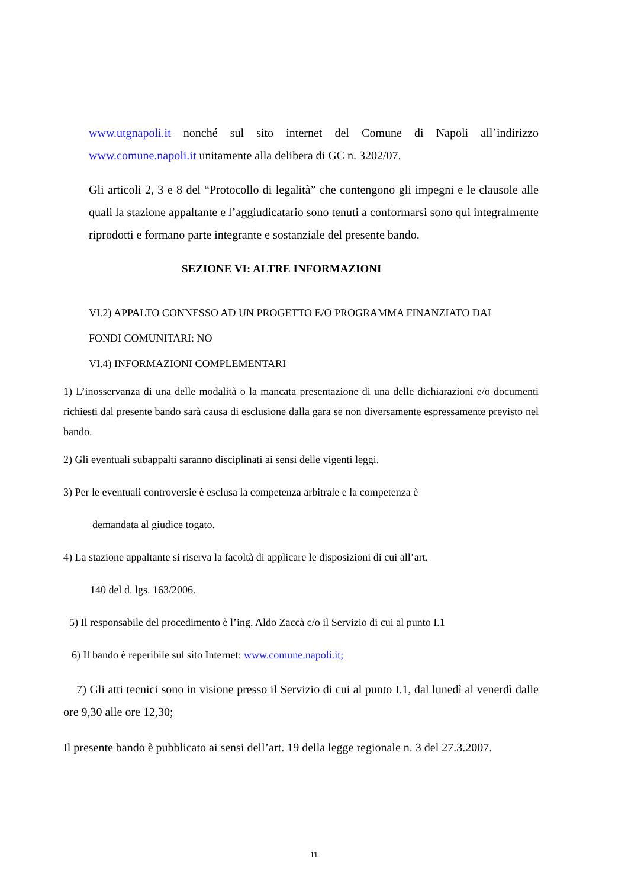www.utgnapoli.it nonché sul sito internet del Comune di Napoli all’indirizzo www.comune.napoli.it unitamente alla delibera di GC n. 3202/07.
Gli articoli 2, 3 e 8 del “Protocollo di legalità” che contengono gli impegni e le clausole alle quali la stazione appaltante e l’aggiudicatario sono tenuti a conformarsi sono qui integralmente riprodotti e formano parte integrante e sostanziale del presente bando.
SEZIONE VI: ALTRE INFORMAZIONI
VI.2) APPALTO CONNESSO AD UN PROGETTO E/O PROGRAMMA FINANZIATO DAI
FONDI COMUNITARI: NO
VI.4) INFORMAZIONI COMPLEMENTARI
1) L’inosservanza di una delle modalità o la mancata presentazione di una delle dichiarazioni e/o documenti richiesti dal presente bando sarà causa di esclusione dalla gara se non diversamente espressamente previsto nel bando.
2) Gli eventuali subappalti saranno disciplinati ai sensi delle vigenti leggi.
3) Per le eventuali controversie è esclusa la competenza arbitrale e la competenza è
demandata al giudice togato.
4) La stazione appaltante si riserva la facoltà di applicare le disposizioni di cui all’art.
140 del d. lgs. 163/2006.
5) Il responsabile del procedimento è l’ing. Aldo Zaccà c/o il Servizio di cui al punto I.1
6) Il bando è reperibile sul sito Internet: www.comune.napoli.it;
7) Gli atti tecnici sono in visione presso il Servizio di cui al punto I.1, dal lunedì al venerdì dalle ore 9,30 alle ore 12,30;
Il presente bando è pubblicato ai sensi dell’art. 19 della legge regionale n. 3 del 27.3.2007.
11